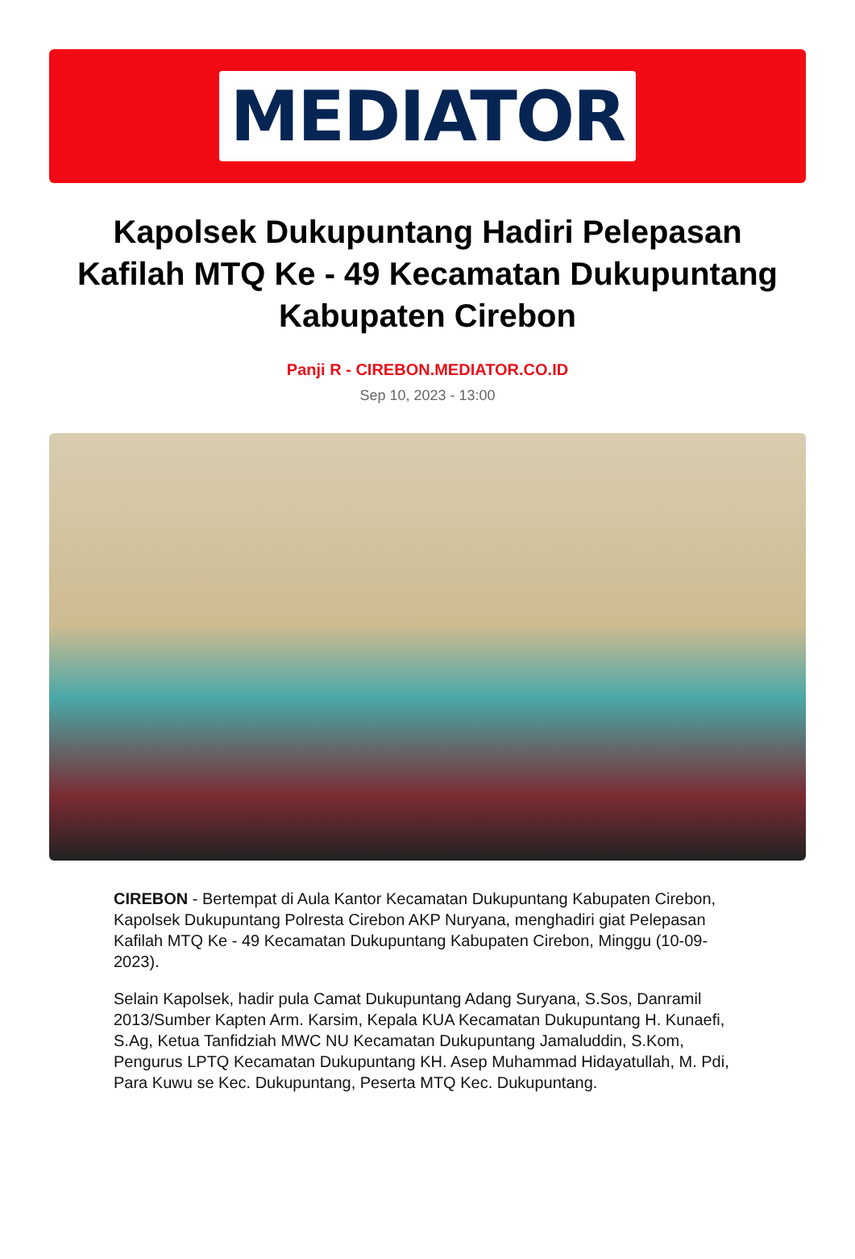MEDIATOR
Kapolsek Dukupuntang Hadiri Pelepasan Kafilah MTQ Ke - 49 Kecamatan Dukupuntang Kabupaten Cirebon
Panji R - CIREBON.MEDIATOR.CO.ID
Sep 10, 2023 - 13:00
CIREBON - Bertempat di Aula Kantor Kecamatan Dukupuntang Kabupaten Cirebon, Kapolsek Dukupuntang Polresta Cirebon AKP Nuryana, menghadiri giat Pelepasan Kafilah MTQ Ke - 49 Kecamatan Dukupuntang Kabupaten Cirebon, Minggu (10-09-2023).
Selain Kapolsek, hadir pula Camat Dukupuntang Adang Suryana, S.Sos, Danramil 2013/Sumber Kapten Arm. Karsim, Kepala KUA Kecamatan Dukupuntang H. Kunaefi, S.Ag, Ketua Tanfidziah MWC NU Kecamatan Dukupuntang Jamaluddin, S.Kom, Pengurus LPTQ Kecamatan Dukupuntang KH. Asep Muhammad Hidayatullah, M. Pdi, Para Kuwu se Kec. Dukupuntang, Peserta MTQ Kec. Dukupuntang.